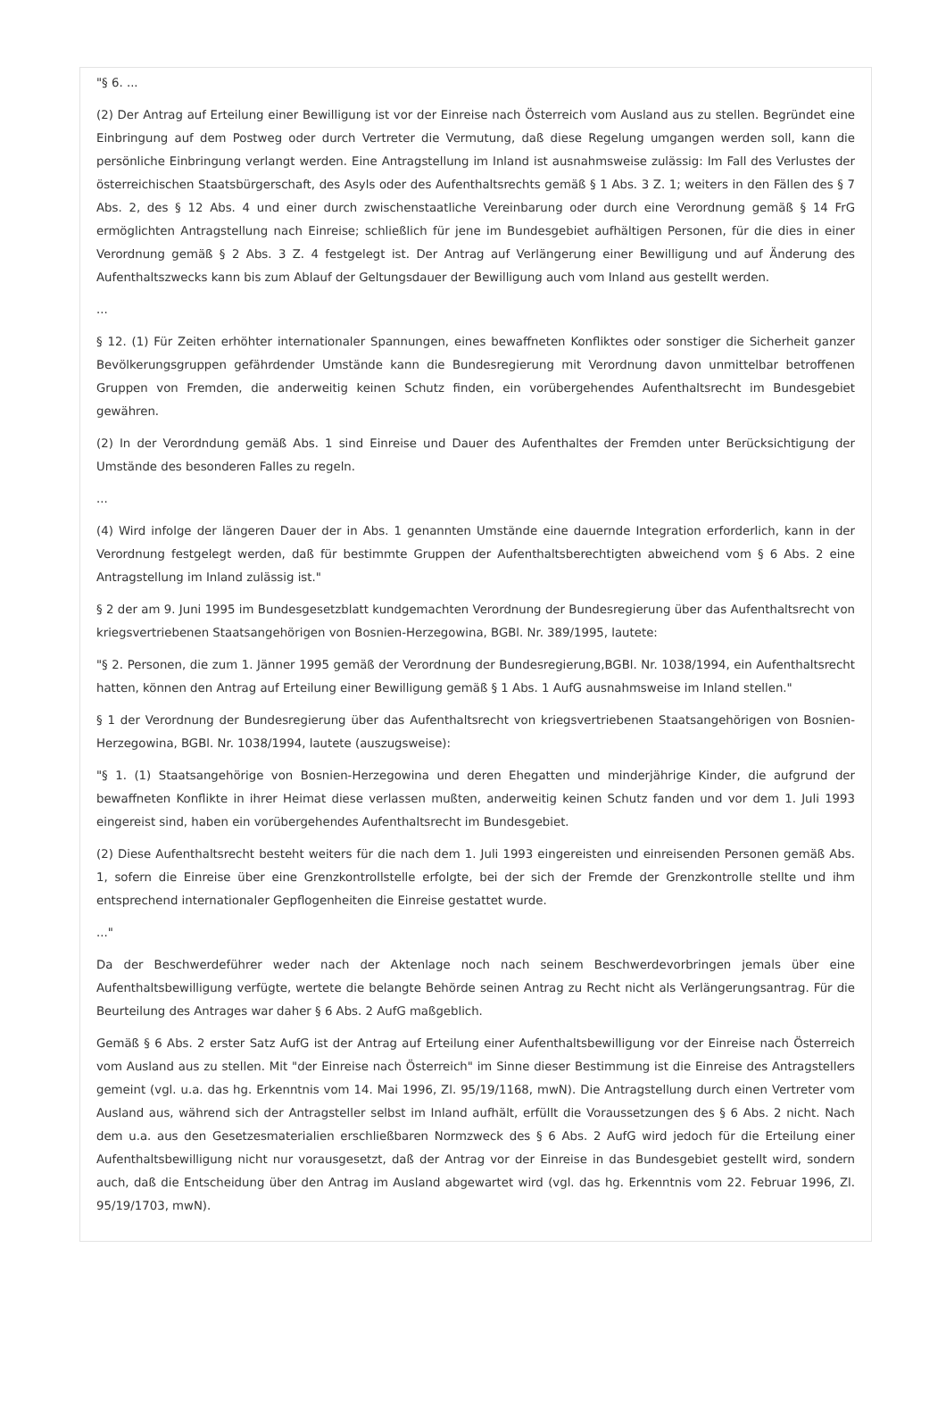"§ 6. ...
(2) Der Antrag auf Erteilung einer Bewilligung ist vor der Einreise nach Österreich vom Ausland aus zu stellen. Begründet eine Einbringung auf dem Postweg oder durch Vertreter die Vermutung, daß diese Regelung umgangen werden soll, kann die persönliche Einbringung verlangt werden. Eine Antragstellung im Inland ist ausnahmsweise zulässig: Im Fall des Verlustes der österreichischen Staatsbürgerschaft, des Asyls oder des Aufenthaltsrechts gemäß § 1 Abs. 3 Z. 1; weiters in den Fällen des § 7 Abs. 2, des § 12 Abs. 4 und einer durch zwischenstaatliche Vereinbarung oder durch eine Verordnung gemäß § 14 FrG ermöglichten Antragstellung nach Einreise; schließlich für jene im Bundesgebiet aufhältigen Personen, für die dies in einer Verordnung gemäß § 2 Abs. 3 Z. 4 festgelegt ist. Der Antrag auf Verlängerung einer Bewilligung und auf Änderung des Aufenthaltszwecks kann bis zum Ablauf der Geltungsdauer der Bewilligung auch vom Inland aus gestellt werden.
...
§ 12. (1) Für Zeiten erhöhter internationaler Spannungen, eines bewaffneten Konfliktes oder sonstiger die Sicherheit ganzer Bevölkerungsgruppen gefährdender Umstände kann die Bundesregierung mit Verordnung davon unmittelbar betroffenen Gruppen von Fremden, die anderweitig keinen Schutz finden, ein vorübergehendes Aufenthaltsrecht im Bundesgebiet gewähren.
(2) In der Verordndung gemäß Abs. 1 sind Einreise und Dauer des Aufenthaltes der Fremden unter Berücksichtigung der Umstände des besonderen Falles zu regeln.
...
(4) Wird infolge der längeren Dauer der in Abs. 1 genannten Umstände eine dauernde Integration erforderlich, kann in der Verordnung festgelegt werden, daß für bestimmte Gruppen der Aufenthaltsberechtigten abweichend vom § 6 Abs. 2 eine Antragstellung im Inland zulässig ist."
§ 2 der am 9. Juni 1995 im Bundesgesetzblatt kundgemachten Verordnung der Bundesregierung über das Aufenthaltsrecht von kriegsvertriebenen Staatsangehörigen von Bosnien-Herzegowina, BGBl. Nr. 389/1995, lautete:
"§ 2. Personen, die zum 1. Jänner 1995 gemäß der Verordnung der Bundesregierung,BGBl. Nr. 1038/1994, ein Aufenthaltsrecht hatten, können den Antrag auf Erteilung einer Bewilligung gemäß § 1 Abs. 1 AufG ausnahmsweise im Inland stellen."
§ 1 der Verordnung der Bundesregierung über das Aufenthaltsrecht von kriegsvertriebenen Staatsangehörigen von Bosnien-Herzegowina, BGBl. Nr. 1038/1994, lautete (auszugsweise):
"§ 1. (1) Staatsangehörige von Bosnien-Herzegowina und deren Ehegatten und minderjährige Kinder, die aufgrund der bewaffneten Konflikte in ihrer Heimat diese verlassen mußten, anderweitig keinen Schutz fanden und vor dem 1. Juli 1993 eingereist sind, haben ein vorübergehendes Aufenthaltsrecht im Bundesgebiet.
(2) Diese Aufenthaltsrecht besteht weiters für die nach dem 1. Juli 1993 eingereisten und einreisenden Personen gemäß Abs. 1, sofern die Einreise über eine Grenzkontrollstelle erfolgte, bei der sich der Fremde der Grenzkontrolle stellte und ihm entsprechend internationaler Gepflogenheiten die Einreise gestattet wurde.
..."
Da der Beschwerdeführer weder nach der Aktenlage noch nach seinem Beschwerdevorbringen jemals über eine Aufenthaltsbewilligung verfügte, wertete die belangte Behörde seinen Antrag zu Recht nicht als Verlängerungsantrag. Für die Beurteilung des Antrages war daher § 6 Abs. 2 AufG maßgeblich.
Gemäß § 6 Abs. 2 erster Satz AufG ist der Antrag auf Erteilung einer Aufenthaltsbewilligung vor der Einreise nach Österreich vom Ausland aus zu stellen. Mit "der Einreise nach Österreich" im Sinne dieser Bestimmung ist die Einreise des Antragstellers gemeint (vgl. u.a. das hg. Erkenntnis vom 14. Mai 1996, Zl. 95/19/1168, mwN). Die Antragstellung durch einen Vertreter vom Ausland aus, während sich der Antragsteller selbst im Inland aufhält, erfüllt die Voraussetzungen des § 6 Abs. 2 nicht. Nach dem u.a. aus den Gesetzesmaterialien erschließbaren Normzweck des § 6 Abs. 2 AufG wird jedoch für die Erteilung einer Aufenthaltsbewilligung nicht nur vorausgesetzt, daß der Antrag vor der Einreise in das Bundesgebiet gestellt wird, sondern auch, daß die Entscheidung über den Antrag im Ausland abgewartet wird (vgl. das hg. Erkenntnis vom 22. Februar 1996, Zl. 95/19/1703, mwN).